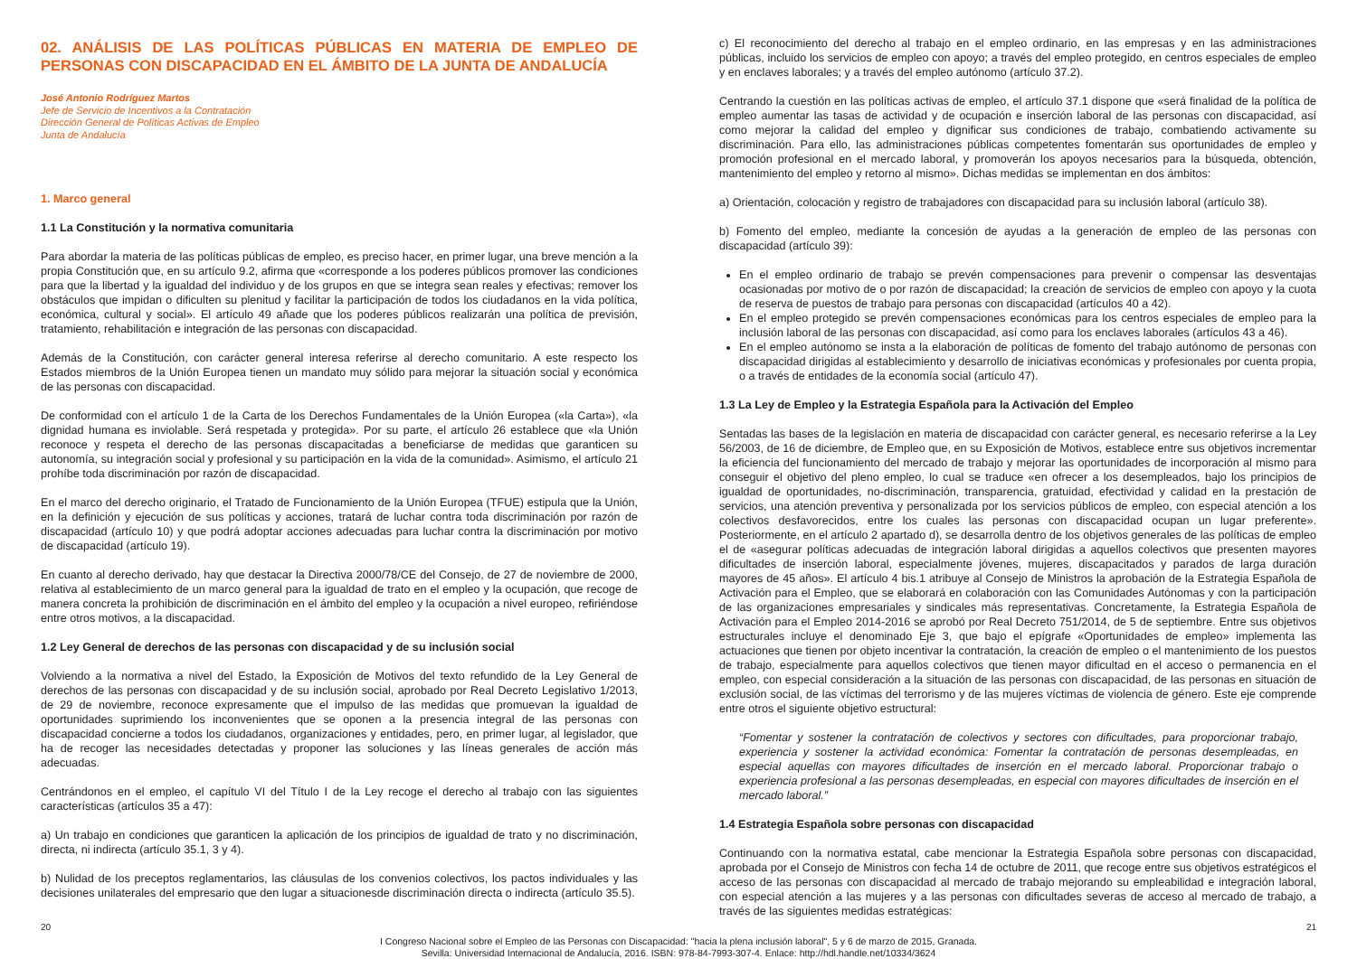02. ANÁLISIS DE LAS POLÍTICAS PÚBLICAS EN MATERIA DE EMPLEO DE PERSONAS CON DISCAPACIDAD EN EL ÁMBITO DE LA JUNTA DE ANDALUCÍA
José Antonio Rodríguez Martos
Jefe de Servicio de Incentivos a la Contratación
Dirección General de Políticas Activas de Empleo
Junta de Andalucía
1. Marco general
1.1 La Constitución y la normativa comunitaria
Para abordar la materia de las políticas públicas de empleo, es preciso hacer, en primer lugar, una breve mención a la propia Constitución que, en su artículo 9.2, afirma que «corresponde a los poderes públicos promover las condiciones para que la libertad y la igualdad del individuo y de los grupos en que se integra sean reales y efectivas; remover los obstáculos que impidan o dificulten su plenitud y facilitar la participación de todos los ciudadanos en la vida política, económica, cultural y social». El artículo 49 añade que los poderes públicos realizarán una política de previsión, tratamiento, rehabilitación e integración de las personas con discapacidad.
Además de la Constitución, con carácter general interesa referirse al derecho comunitario. A este respecto los Estados miembros de la Unión Europea tienen un mandato muy sólido para mejorar la situación social y económica de las personas con discapacidad.
De conformidad con el artículo 1 de la Carta de los Derechos Fundamentales de la Unión Europea («la Carta»), «la dignidad humana es inviolable. Será respetada y protegida». Por su parte, el artículo 26 establece que «la Unión reconoce y respeta el derecho de las personas discapacitadas a beneficiarse de medidas que garanticen su autonomía, su integración social y profesional y su participación en la vida de la comunidad». Asimismo, el artículo 21 prohíbe toda discriminación por razón de discapacidad.
En el marco del derecho originario, el Tratado de Funcionamiento de la Unión Europea (TFUE) estipula que la Unión, en la definición y ejecución de sus políticas y acciones, tratará de luchar contra toda discriminación por razón de discapacidad (artículo 10) y que podrá adoptar acciones adecuadas para luchar contra la discriminación por motivo de discapacidad (artículo 19).
En cuanto al derecho derivado, hay que destacar la Directiva 2000/78/CE del Consejo, de 27 de noviembre de 2000, relativa al establecimiento de un marco general para la igualdad de trato en el empleo y la ocupación, que recoge de manera concreta la prohibición de discriminación en el ámbito del empleo y la ocupación a nivel europeo, refiriéndose entre otros motivos, a la discapacidad.
1.2 Ley General de derechos de las personas con discapacidad y de su inclusión social
Volviendo a la normativa a nivel del Estado, la Exposición de Motivos del texto refundido de la Ley General de derechos de las personas con discapacidad y de su inclusión social, aprobado por Real Decreto Legislativo 1/2013, de 29 de noviembre, reconoce expresamente que el impulso de las medidas que promuevan la igualdad de oportunidades suprimiendo los inconvenientes que se oponen a la presencia integral de las personas con discapacidad concierne a todos los ciudadanos, organizaciones y entidades, pero, en primer lugar, al legislador, que ha de recoger las necesidades detectadas y proponer las soluciones y las líneas generales de acción más adecuadas.
Centrándonos en el empleo, el capítulo VI del Título I de la Ley recoge el derecho al trabajo con las siguientes características (artículos 35 a 47):
a) Un trabajo en condiciones que garanticen la aplicación de los principios de igualdad de trato y no discriminación, directa, ni indirecta (artículo 35.1, 3 y 4).
b) Nulidad de los preceptos reglamentarios, las cláusulas de los convenios colectivos, los pactos individuales y las decisiones unilaterales del empresario que den lugar a situacionesde discriminación directa o indirecta (artículo 35.5).
c) El reconocimiento del derecho al trabajo en el empleo ordinario, en las empresas y en las administraciones públicas, incluido los servicios de empleo con apoyo; a través del empleo protegido, en centros especiales de empleo y en enclaves laborales; y a través del empleo autónomo (artículo 37.2).
Centrando la cuestión en las políticas activas de empleo, el artículo 37.1 dispone que «será finalidad de la política de empleo aumentar las tasas de actividad y de ocupación e inserción laboral de las personas con discapacidad, así como mejorar la calidad del empleo y dignificar sus condiciones de trabajo, combatiendo activamente su discriminación. Para ello, las administraciones públicas competentes fomentarán sus oportunidades de empleo y promoción profesional en el mercado laboral, y promoverán los apoyos necesarios para la búsqueda, obtención, mantenimiento del empleo y retorno al mismo». Dichas medidas se implementan en dos ámbitos:
a) Orientación, colocación y registro de trabajadores con discapacidad para su inclusión laboral (artículo 38).
b) Fomento del empleo, mediante la concesión de ayudas a la generación de empleo de las personas con discapacidad (artículo 39):
En el empleo ordinario de trabajo se prevén compensaciones para prevenir o compensar las desventajas ocasionadas por motivo de o por razón de discapacidad; la creación de servicios de empleo con apoyo y la cuota de reserva de puestos de trabajo para personas con discapacidad (artículos 40 a 42).
En el empleo protegido se prevén compensaciones económicas para los centros especiales de empleo para la inclusión laboral de las personas con discapacidad, así como para los enclaves laborales (artículos 43 a 46).
En el empleo autónomo se insta a la elaboración de políticas de fomento del trabajo autónomo de personas con discapacidad dirigidas al establecimiento y desarrollo de iniciativas económicas y profesionales por cuenta propia, o a través de entidades de la economía social (artículo 47).
1.3 La Ley de Empleo y la Estrategia Española para la Activación del Empleo
Sentadas las bases de la legislación en materia de discapacidad con carácter general, es necesario referirse a la Ley 56/2003, de 16 de diciembre, de Empleo que, en su Exposición de Motivos, establece entre sus objetivos incrementar la eficiencia del funcionamiento del mercado de trabajo y mejorar las oportunidades de incorporación al mismo para conseguir el objetivo del pleno empleo, lo cual se traduce «en ofrecer a los desempleados, bajo los principios de igualdad de oportunidades, no-discriminación, transparencia, gratuidad, efectividad y calidad en la prestación de servicios, una atención preventiva y personalizada por los servicios públicos de empleo, con especial atención a los colectivos desfavorecidos, entre los cuales las personas con discapacidad ocupan un lugar preferente». Posteriormente, en el artículo 2 apartado d), se desarrolla dentro de los objetivos generales de las políticas de empleo el de «asegurar políticas adecuadas de integración laboral dirigidas a aquellos colectivos que presenten mayores dificultades de inserción laboral, especialmente jóvenes, mujeres, discapacitados y parados de larga duración mayores de 45 años». El artículo 4 bis.1 atribuye al Consejo de Ministros la aprobación de la Estrategia Española de Activación para el Empleo, que se elaborará en colaboración con las Comunidades Autónomas y con la participación de las organizaciones empresariales y sindicales más representativas. Concretamente, la Estrategia Española de Activación para el Empleo 2014-2016 se aprobó por Real Decreto 751/2014, de 5 de septiembre. Entre sus objetivos estructurales incluye el denominado Eje 3, que bajo el epígrafe «Oportunidades de empleo» implementa las actuaciones que tienen por objeto incentivar la contratación, la creación de empleo o el mantenimiento de los puestos de trabajo, especialmente para aquellos colectivos que tienen mayor dificultad en el acceso o permanencia en el empleo, con especial consideración a la situación de las personas con discapacidad, de las personas en situación de exclusión social, de las víctimas del terrorismo y de las mujeres víctimas de violencia de género. Este eje comprende entre otros el siguiente objetivo estructural:
“Fomentar y sostener la contratación de colectivos y sectores con dificultades, para proporcionar trabajo, experiencia y sostener la actividad económica: Fomentar la contratación de personas desempleadas, en especial aquellas con mayores dificultades de inserción en el mercado laboral. Proporcionar trabajo o experiencia profesional a las personas desempleadas, en especial con mayores dificultades de inserción en el mercado laboral.”
1.4 Estrategia Española sobre personas con discapacidad
Continuando con la normativa estatal, cabe mencionar la Estrategia Española sobre personas con discapacidad, aprobada por el Consejo de Ministros con fecha 14 de octubre de 2011, que recoge entre sus objetivos estratégicos el acceso de las personas con discapacidad al mercado de trabajo mejorando su empleabilidad e integración laboral, con especial atención a las mujeres y a las personas con dificultades severas de acceso al mercado de trabajo, a través de las siguientes medidas estratégicas:
20 21
I Congreso Nacional sobre el Empleo de las Personas con Discapacidad: "hacia la plena inclusión laboral", 5 y 6 de marzo de 2015, Granada.
Sevilla: Universidad Internacional de Andalucía, 2016. ISBN: 978-84-7993-307-4. Enlace: http://hdl.handle.net/10334/3624